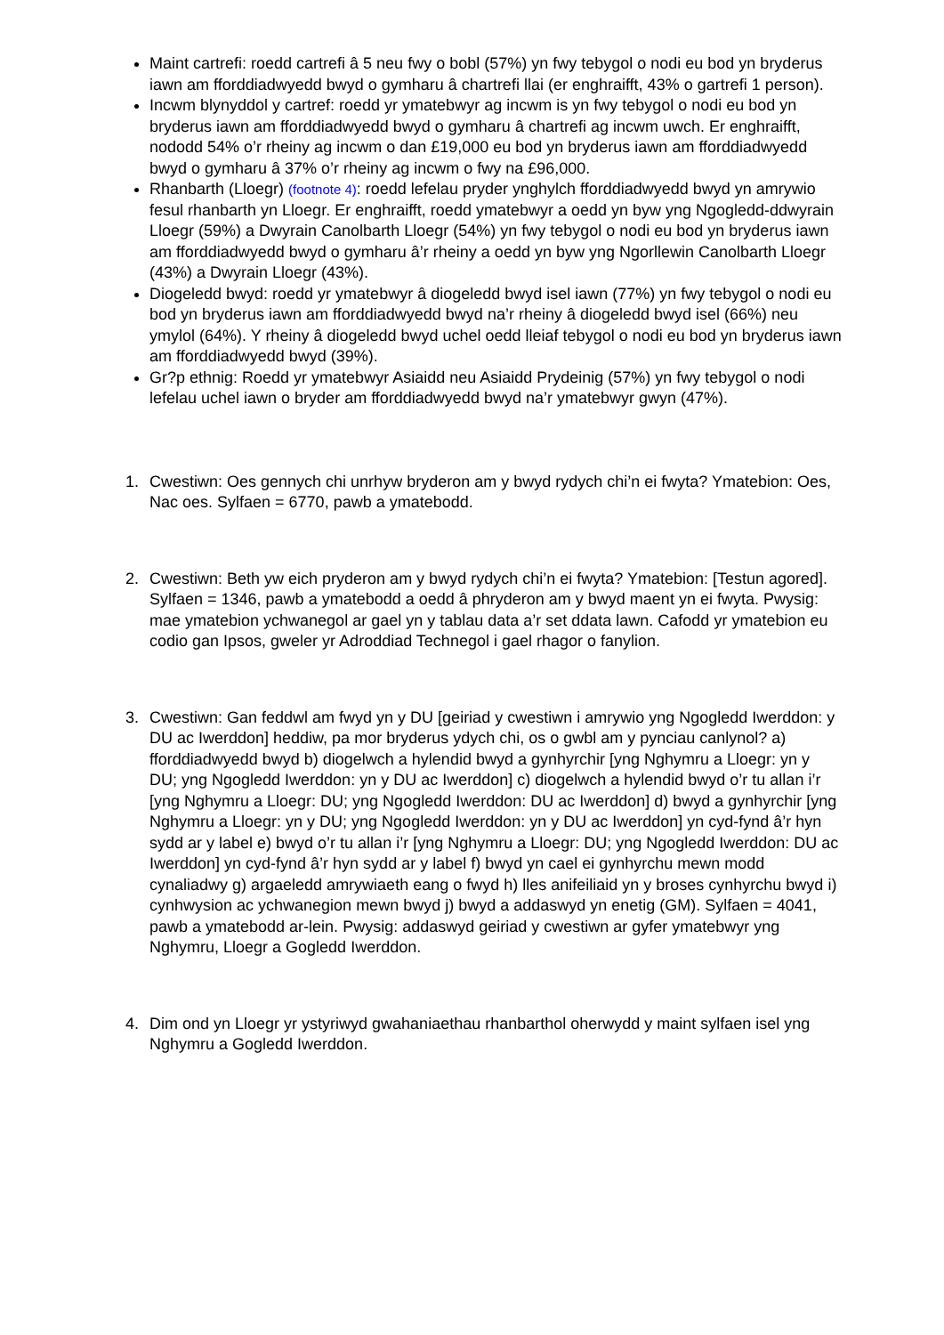Maint cartrefi: roedd cartrefi â 5 neu fwy o bobl (57%) yn fwy tebygol o nodi eu bod yn bryderus iawn am fforddiadwyedd bwyd o gymharu â chartrefi llai (er enghraifft, 43% o gartrefi 1 person).
Incwm blynyddol y cartref: roedd yr ymatebwyr ag incwm is yn fwy tebygol o nodi eu bod yn bryderus iawn am fforddiadwyedd bwyd o gymharu â chartrefi ag incwm uwch. Er enghraifft, nododd 54% o’r rheiny ag incwm o dan £19,000 eu bod yn bryderus iawn am fforddiadwyedd bwyd o gymharu â 37% o’r rheiny ag incwm o fwy na £96,000.
Rhanbarth (Lloegr) (footnote 4): roedd lefelau pryder ynghylch fforddiadwyedd bwyd yn amrywio fesul rhanbarth yn Lloegr. Er enghraifft, roedd ymatebwyr a oedd yn byw yng Ngogledd-ddwyrain Lloegr (59%) a Dwyrain Canolbarth Lloegr (54%) yn fwy tebygol o nodi eu bod yn bryderus iawn am fforddiadwyedd bwyd o gymharu â’r rheiny a oedd yn byw yng Ngorllewin Canolbarth Lloegr (43%) a Dwyrain Lloegr (43%).
Diogeledd bwyd: roedd yr ymatebwyr â diogeledd bwyd isel iawn (77%) yn fwy tebygol o nodi eu bod yn bryderus iawn am fforddiadwyedd bwyd na’r rheiny â diogeledd bwyd isel (66%) neu ymylol (64%). Y rheiny â diogeledd bwyd uchel oedd lleiaf tebygol o nodi eu bod yn bryderus iawn am fforddiadwyedd bwyd (39%).
Gr?p ethnig: Roedd yr ymatebwyr Asiaidd neu Asiaidd Prydeinig (57%) yn fwy tebygol o nodi lefelau uchel iawn o bryder am fforddiadwyedd bwyd na’r ymatebwyr gwyn (47%).
1. Cwestiwn: Oes gennych chi unrhyw bryderon am y bwyd rydych chi’n ei fwyta? Ymatebion: Oes, Nac oes. Sylfaen = 6770, pawb a ymatebodd.
2. Cwestiwn: Beth yw eich pryderon am y bwyd rydych chi’n ei fwyta? Ymatebion: [Testun agored]. Sylfaen = 1346, pawb a ymatebodd a oedd â phryderon am y bwyd maent yn ei fwyta. Pwysig: mae ymatebion ychwanegol ar gael yn y tablau data a’r set ddata lawn. Cafodd yr ymatebion eu codio gan Ipsos, gweler yr Adroddiad Technegol i gael rhagor o fanylion.
3. Cwestiwn: Gan feddwl am fwyd yn y DU [geiriad y cwestiwn i amrywio yng Ngogledd Iwerddon: y DU ac Iwerddon] heddiw, pa mor bryderus ydych chi, os o gwbl am y pynciau canlynol? a) fforddiadwyedd bwyd b) diogelwch a hylendid bwyd a gynhyrchir [yng Nghymru a Lloegr: yn y DU; yng Ngogledd Iwerddon: yn y DU ac Iwerddon] c) diogelwch a hylendid bwyd o’r tu allan i’r [yng Nghymru a Lloegr: DU; yng Ngogledd Iwerddon: DU ac Iwerddon] d) bwyd a gynhyrchir [yng Nghymru a Lloegr: yn y DU; yng Ngogledd Iwerddon: yn y DU ac Iwerddon] yn cyd-fynd â’r hyn sydd ar y label e) bwyd o’r tu allan i’r [yng Nghymru a Lloegr: DU; yng Ngogledd Iwerddon: DU ac Iwerddon] yn cyd-fynd â’r hyn sydd ar y label f) bwyd yn cael ei gynhyrchu mewn modd cynaliadwy g) argaeledd amrywiaeth eang o fwyd h) lles anifeiliaid yn y broses cynhyrchu bwyd i) cynhwysion ac ychwanegion mewn bwyd j) bwyd a addaswyd yn enetig (GM). Sylfaen = 4041, pawb a ymatebodd ar-lein. Pwysig: addaswyd geiriad y cwestiwn ar gyfer ymatebwyr yng Nghymru, Lloegr a Gogledd Iwerddon.
4. Dim ond yn Lloegr yr ystyriwyd gwahaniaethau rhanbarthol oherwydd y maint sylfaen isel yng Nghymru a Gogledd Iwerddon.